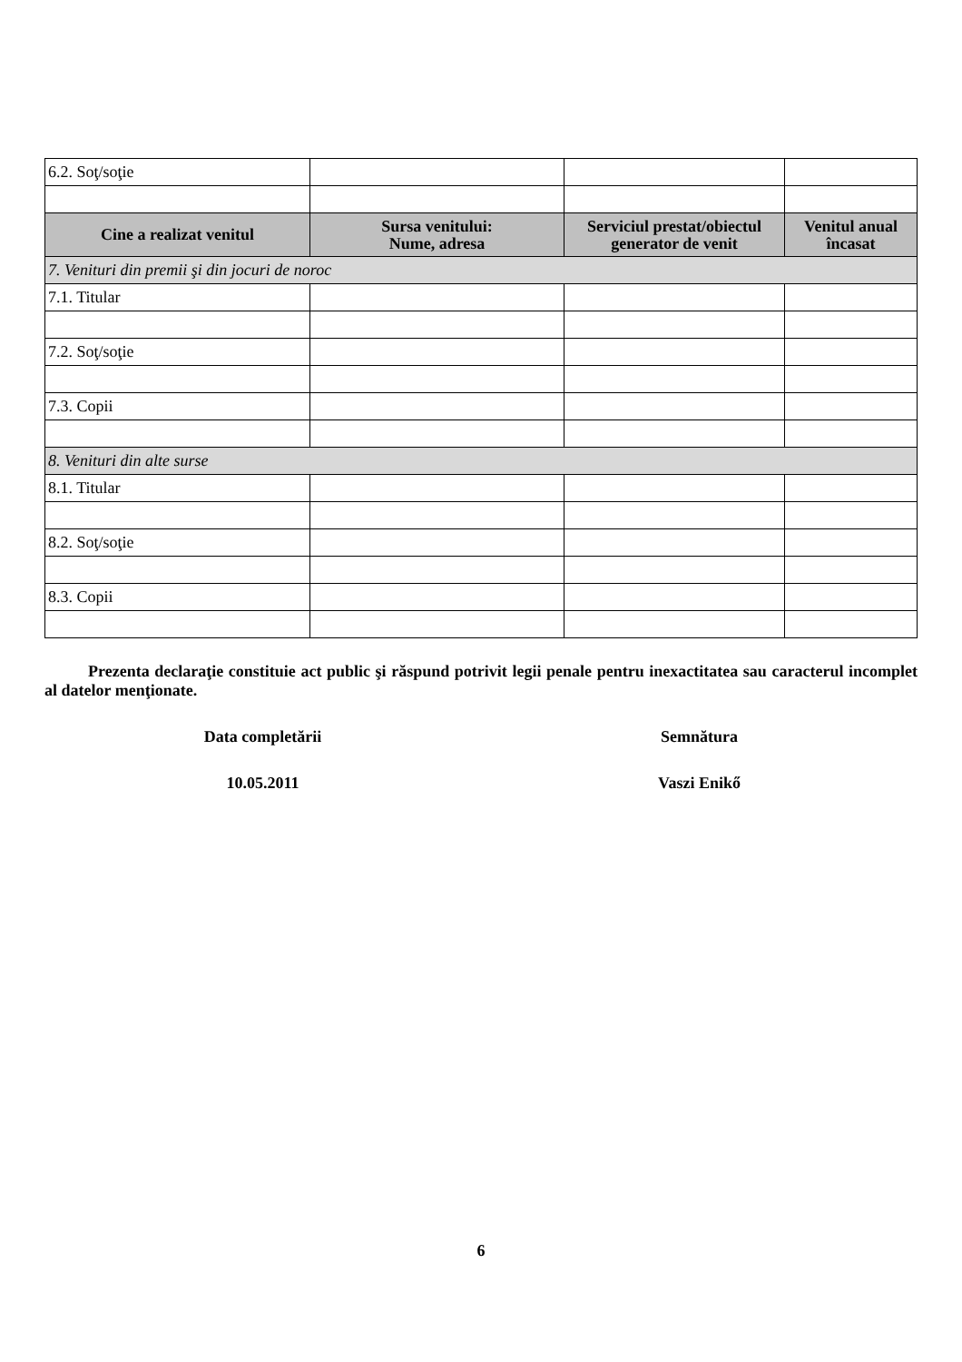| 6.2. Soţ/soţie | | | |
| Cine a realizat venitul | Sursa venitului: Nume, adresa | Serviciul prestat/obiectul generator de venit | Venitul anual încasat |
| 7. Venituri din premii şi din jocuri de noroc | | | |
| 7.1. Titular | | | |
| 7.2. Soţ/soţie | | | |
| 7.3. Copii | | | |
| 8. Venituri din alte surse | | | |
| 8.1. Titular | | | |
| 8.2. Soţ/soţie | | | |
| 8.3. Copii | | | |
Prezenta declaraţie constituie act public şi răspund potrivit legii penale pentru inexactitatea sau caracterul incomplet al datelor menţionate.
Data completării Semnătura
10.05.2011 Vaszi Enikő
6